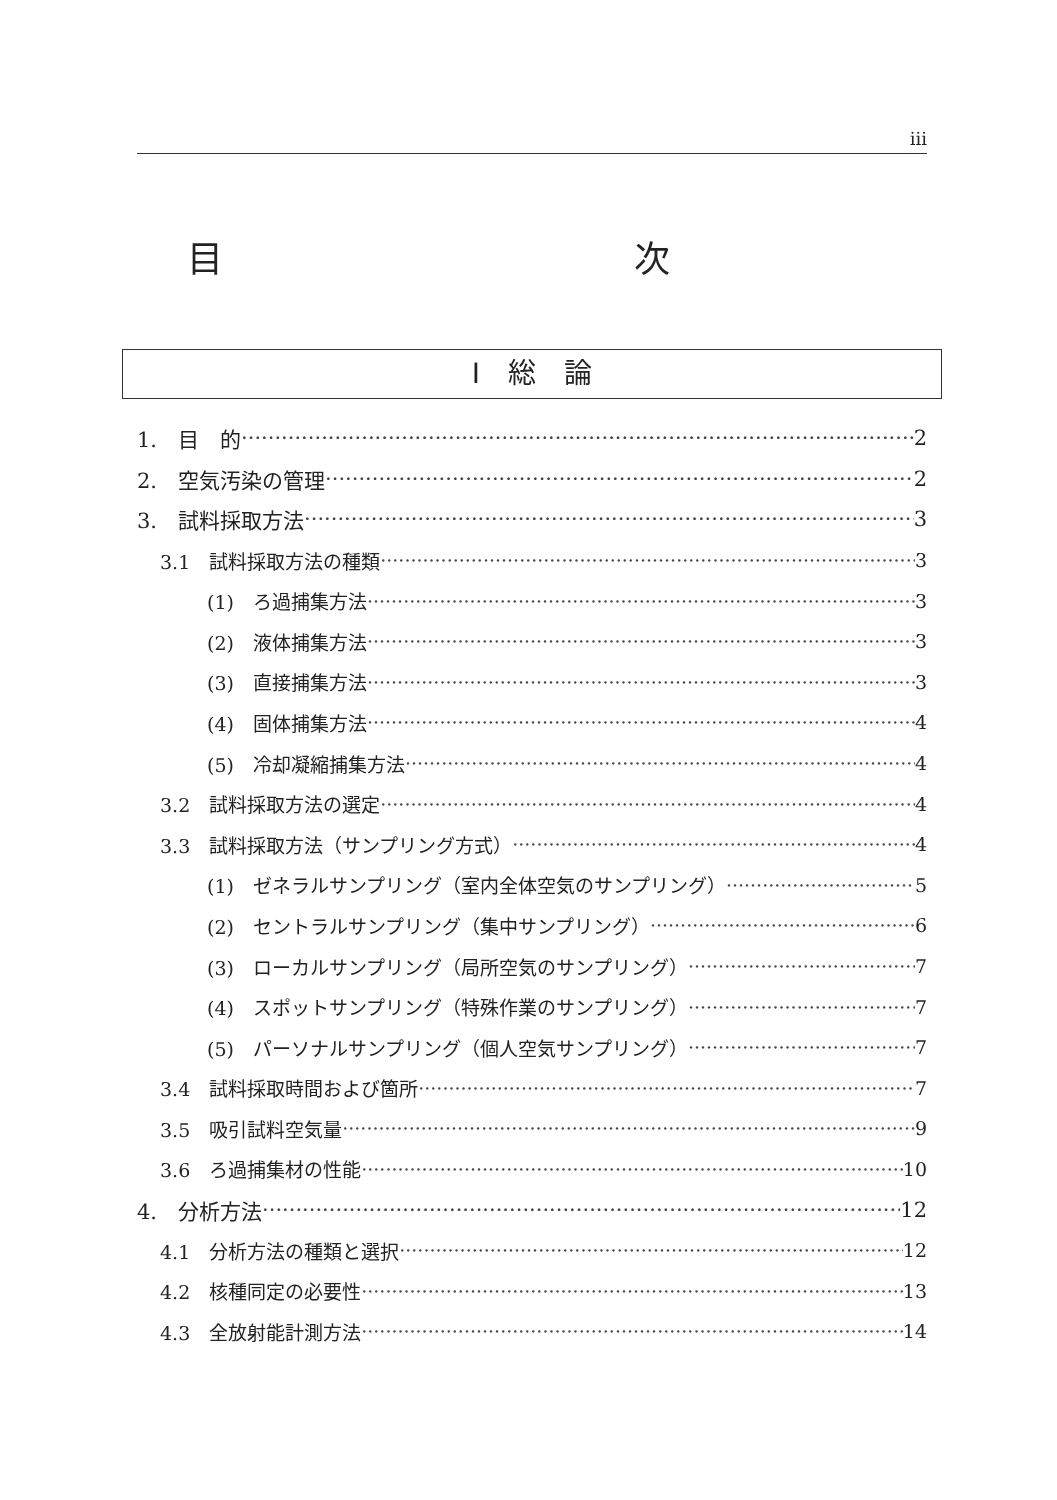iii
目 次
I　総　論
1.　目　的 2
2.　空気汚染の管理 2
3.　試料採取方法 3
3.1　試料採取方法の種類 3
(1)　ろ過捕集方法 3
(2)　液体捕集方法 3
(3)　直接捕集方法 3
(4)　固体捕集方法 4
(5)　冷却凝縮捕集方法 4
3.2　試料採取方法の選定 4
3.3　試料採取方法（サンプリング方式） 4
(1)　ゼネラルサンプリング（室内全体空気のサンプリング） 5
(2)　セントラルサンプリング（集中サンプリング） 6
(3)　ローカルサンプリング（局所空気のサンプリング） 7
(4)　スポットサンプリング（特殊作業のサンプリング） 7
(5)　パーソナルサンプリング（個人空気サンプリング） 7
3.4　試料採取時間および箇所 7
3.5　吸引試料空気量 9
3.6　ろ過捕集材の性能 10
4.　分析方法 12
4.1　分析方法の種類と選択 12
4.2　核種同定の必要性 13
4.3　全放射能計測方法 14